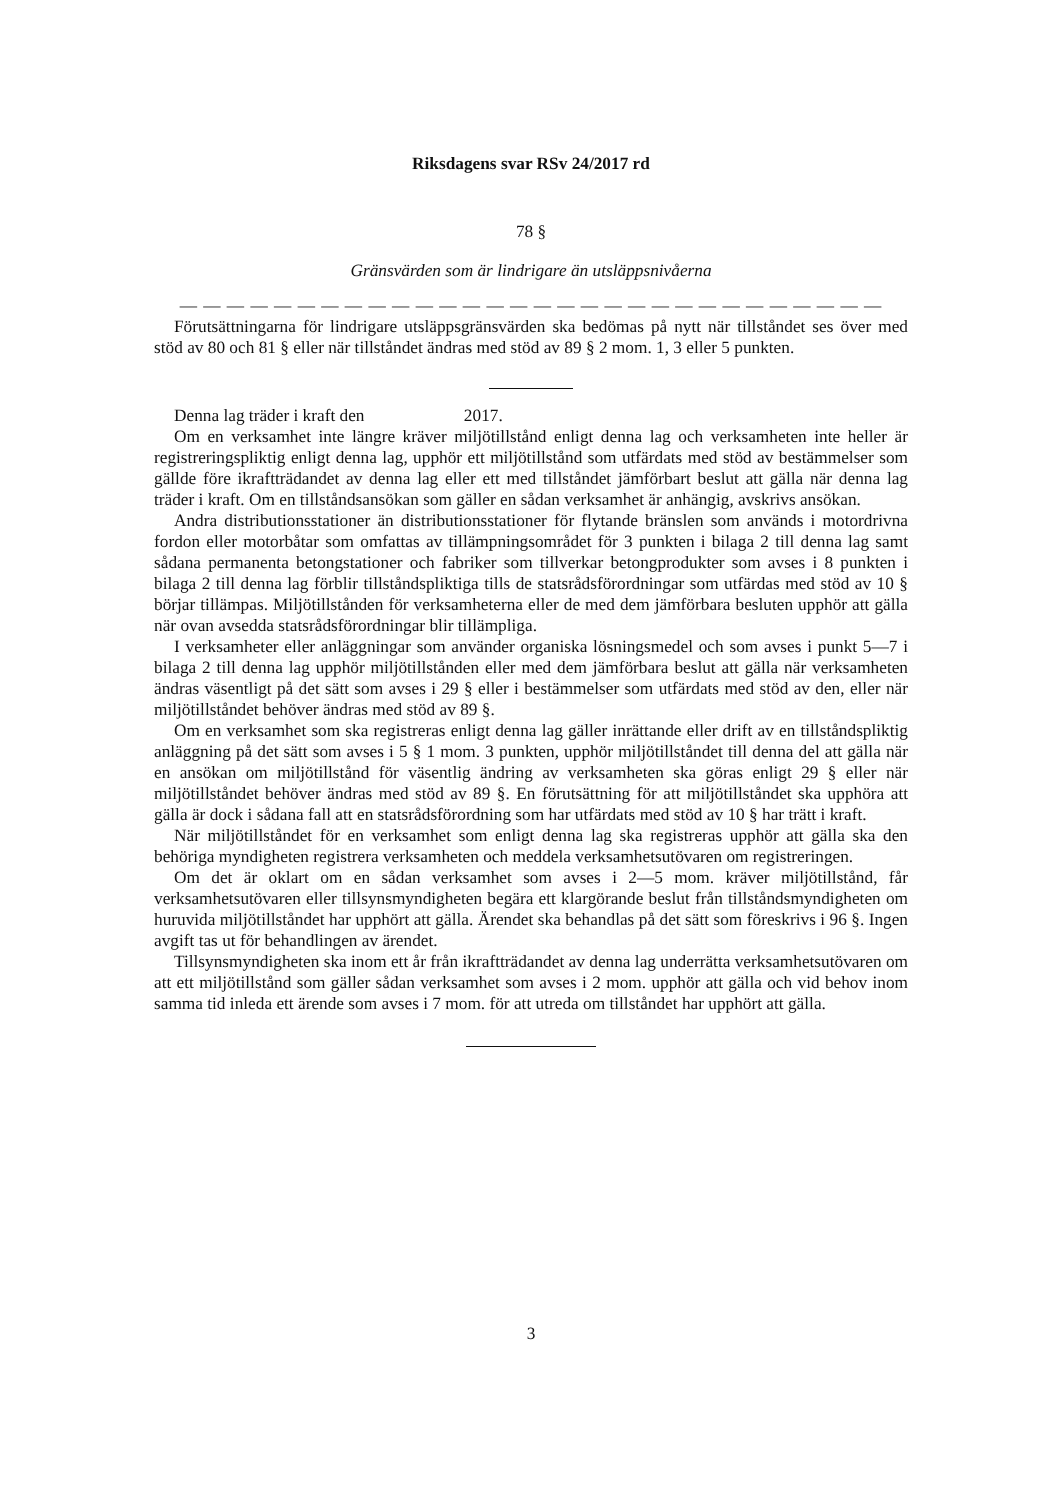Riksdagens svar RSv 24/2017 rd
78 §
Gränsvärden som är lindrigare än utsläppsnivåerna
— — — — — — — — — — — — — — — — — — — — — — — — — — — — — —
Förutsättningarna för lindrigare utsläppsgränsvärden ska bedömas på nytt när tillståndet ses över med stöd av 80 och 81 § eller när tillståndet ändras med stöd av 89 § 2 mom. 1, 3 eller 5 punkten.
Denna lag träder i kraft den 2017.
Om en verksamhet inte längre kräver miljötillstånd enligt denna lag och verksamheten inte heller är registreringspliktig enligt denna lag, upphör ett miljötillstånd som utfärdats med stöd av bestämmelser som gällde före ikraftträdandet av denna lag eller ett med tillståndet jämförbart beslut att gälla när denna lag träder i kraft. Om en tillståndsansökan som gäller en sådan verksamhet är anhängig, avskrivs ansökan.
Andra distributionsstationer än distributionsstationer för flytande bränslen som används i motordrivna fordon eller motorbåtar som omfattas av tillämpningsområdet för 3 punkten i bilaga 2 till denna lag samt sådana permanenta betongstationer och fabriker som tillverkar betongprodukter som avses i 8 punkten i bilaga 2 till denna lag förblir tillståndspliktiga tills de statsrådsförordningar som utfärdas med stöd av 10 § börjar tillämpas. Miljötillstånden för verksamheterna eller de med dem jämförbara besluten upphör att gälla när ovan avsedda statsrådsförordningar blir tillämpliga.
I verksamheter eller anläggningar som använder organiska lösningsmedel och som avses i punkt 5—7 i bilaga 2 till denna lag upphör miljötillstånden eller med dem jämförbara beslut att gälla när verksamheten ändras väsentligt på det sätt som avses i 29 § eller i bestämmelser som utfärdats med stöd av den, eller när miljötillståndet behöver ändras med stöd av 89 §.
Om en verksamhet som ska registreras enligt denna lag gäller inrättande eller drift av en tillståndspliktig anläggning på det sätt som avses i 5 § 1 mom. 3 punkten, upphör miljötillståndet till denna del att gälla när en ansökan om miljötillstånd för väsentlig ändring av verksamheten ska göras enligt 29 § eller när miljötillståndet behöver ändras med stöd av 89 §. En förutsättning för att miljötillståndet ska upphöra att gälla är dock i sådana fall att en statsrådsförordning som har utfärdats med stöd av 10 § har trätt i kraft.
När miljötillståndet för en verksamhet som enligt denna lag ska registreras upphör att gälla ska den behöriga myndigheten registrera verksamheten och meddela verksamhetsutövaren om registreringen.
Om det är oklart om en sådan verksamhet som avses i 2—5 mom. kräver miljötillstånd, får verksamhetsutövaren eller tillsynsmyndigheten begära ett klargörande beslut från tillståndsmyndigheten om huruvida miljötillståndet har upphört att gälla. Ärendet ska behandlas på det sätt som föreskrivs i 96 §. Ingen avgift tas ut för behandlingen av ärendet.
Tillsynsmyndigheten ska inom ett år från ikraftträdandet av denna lag underrätta verksamhetsutövaren om att ett miljötillstånd som gäller sådan verksamhet som avses i 2 mom. upphör att gälla och vid behov inom samma tid inleda ett ärende som avses i 7 mom. för att utreda om tillståndet har upphört att gälla.
3